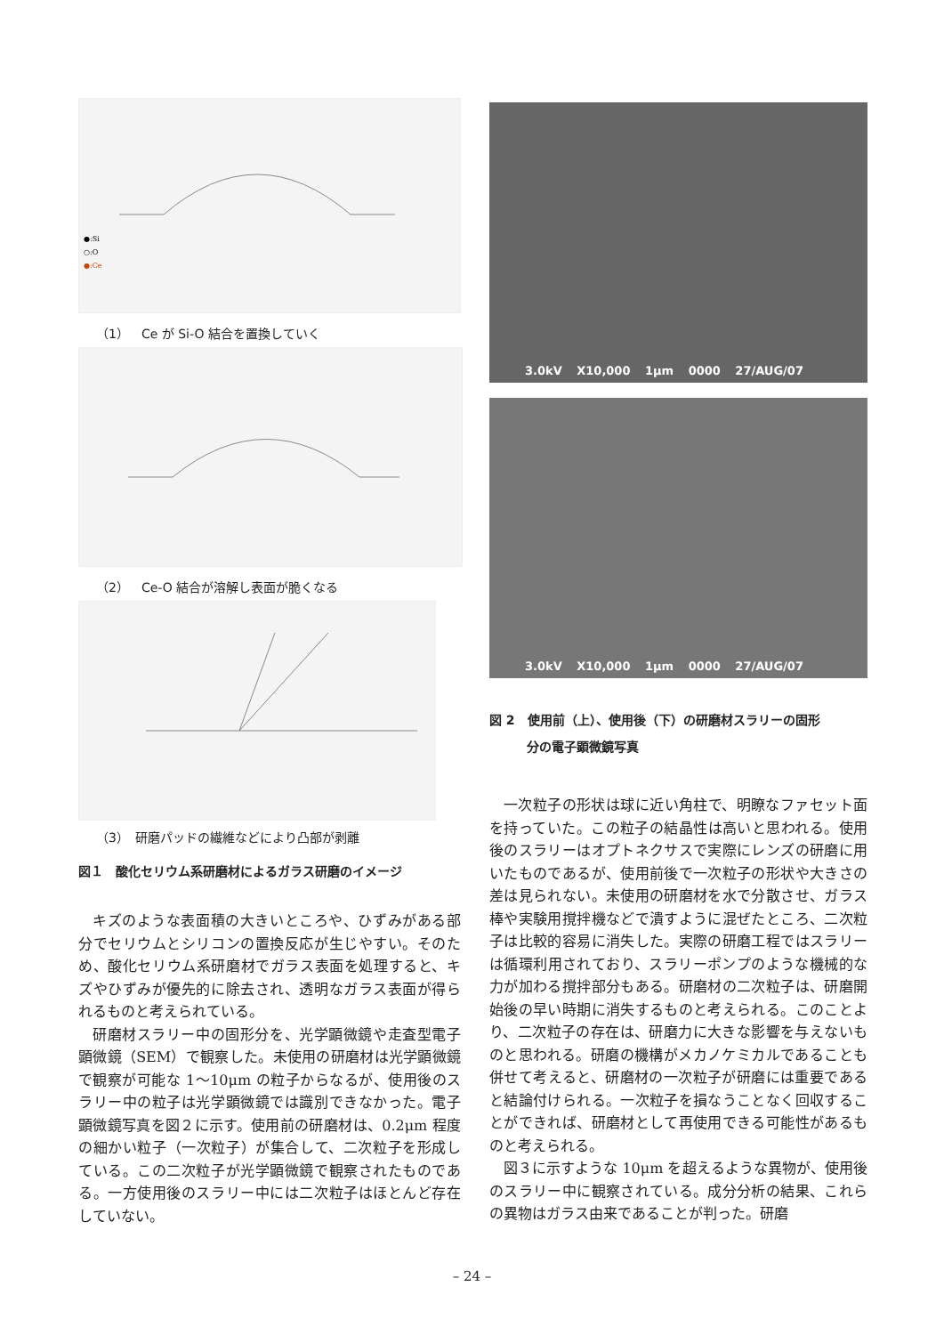●:Si
○:O
●:Ce
（1）　Ce が Si-O 結合を置換していく
（2）　Ce-O 結合が溶解し表面が脆くなる
（3）　研磨パッドの繊維などにより凸部が剥離
図１　酸化セリウム系研磨材によるガラス研磨のイメージ
キズのような表面積の大きいところや、ひずみがある部分でセリウムとシリコンの置換反応が生じやすい。そのため、酸化セリウム系研磨材でガラス表面を処理すると、キズやひずみが優先的に除去され、透明なガラス表面が得られるものと考えられている。
研磨材スラリー中の固形分を、光学顕微鏡や走査型電子顕微鏡（SEM）で観察した。未使用の研磨材は光学顕微鏡で観察が可能な 1～10μm の粒子からなるが、使用後のスラリー中の粒子は光学顕微鏡では識別できなかった。電子顕微鏡写真を図２に示す。使用前の研磨材は、0.2μm 程度の細かい粒子（一次粒子）が集合して、二次粒子を形成している。この二次粒子が光学顕微鏡で観察されたものである。一方使用後のスラリー中には二次粒子はほとんど存在していない。
3.0kV X10,000 1μm 0000 27/AUG/07
3.0kV X10,000 1μm 0000 27/AUG/07
図 2　使用前（上）、使用後（下）の研磨材スラリーの固形
　　　分の電子顕微鏡写真
一次粒子の形状は球に近い角柱で、明瞭なファセット面を持っていた。この粒子の結晶性は高いと思われる。使用後のスラリーはオプトネクサスで実際にレンズの研磨に用いたものであるが、使用前後で一次粒子の形状や大きさの差は見られない。未使用の研磨材を水で分散させ、ガラス棒や実験用撹拌機などで潰すように混ぜたところ、二次粒子は比較的容易に消失した。実際の研磨工程ではスラリーは循環利用されており、スラリーポンプのような機械的な力が加わる撹拌部分もある。研磨材の二次粒子は、研磨開始後の早い時期に消失するものと考えられる。このことより、二次粒子の存在は、研磨力に大きな影響を与えないものと思われる。研磨の機構がメカノケミカルであることも併せて考えると、研磨材の一次粒子が研磨には重要であると結論付けられる。一次粒子を損なうことなく回収することができれば、研磨材として再使用できる可能性があるものと考えられる。
図３に示すような 10μm を超えるような異物が、使用後のスラリー中に観察されている。成分分析の結果、これらの異物はガラス由来であることが判った。研磨
– 24 –